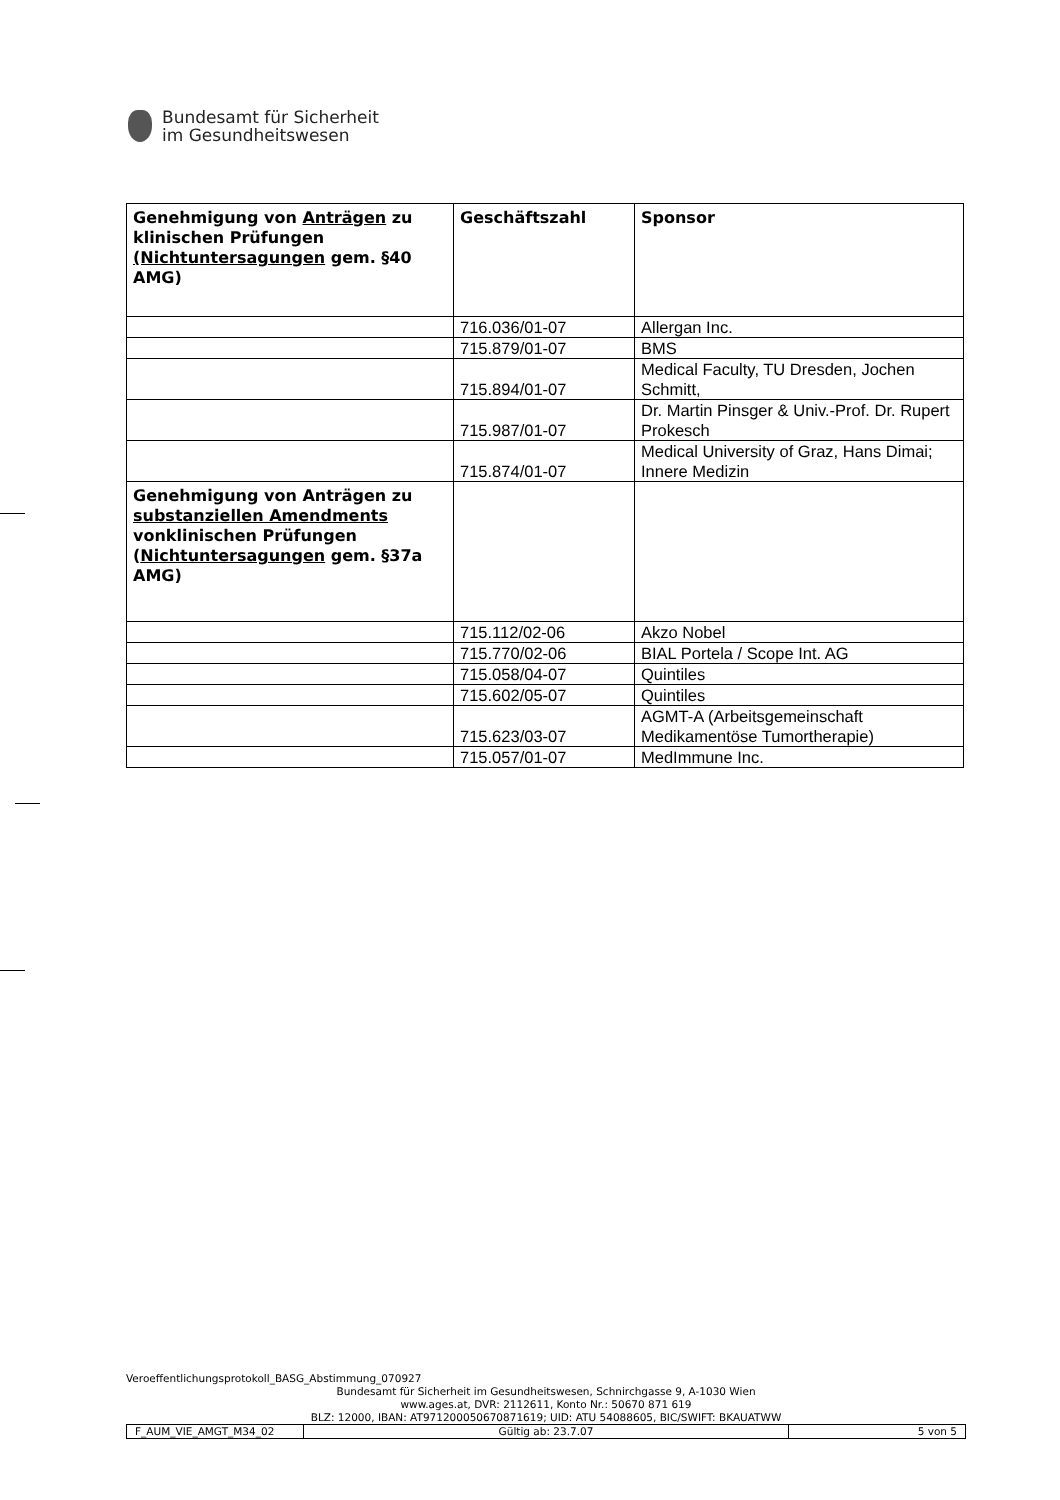Bundesamt für Sicherheit
im Gesundheitswesen
| Genehmigung von Anträgen zu klinischen Prüfungen (Nichtuntersagungen gem. §40 AMG) | Geschäftszahl | Sponsor |
| | 716.036/01-07 | Allergan Inc. |
| | 715.879/01-07 | BMS |
| | 715.894/01-07 | Medical Faculty, TU Dresden, Jochen Schmitt, |
| | 715.987/01-07 | Dr. Martin Pinsger & Univ.-Prof. Dr. Rupert Prokesch |
| | 715.874/01-07 | Medical University of Graz, Hans Dimai; Innere Medizin |
| Genehmigung von Anträgen zu substanziellen Amendments vonklinischen Prüfungen ( Nichtuntersagungen gem. §37a AMG) | | |
| | 715.112/02-06 | Akzo Nobel |
| | 715.770/02-06 | BIAL Portela / Scope Int. AG |
| | 715.058/04-07 | Quintiles |
| | 715.602/05-07 | Quintiles |
| | 715.623/03-07 | AGMT-A (Arbeitsgemeinschaft Medikamentöse Tumortherapie) |
| | 715.057/01-07 | MedImmune Inc. |
Veroeffentlichungsprotokoll_BASG_Abstimmung_070927
Bundesamt für Sicherheit im Gesundheitswesen, Schnirchgasse 9, A-1030 Wien
www.ages.at, DVR: 2112611, Konto Nr.: 50670 871 619
BLZ: 12000, IBAN: AT971200050670871619; UID: ATU 54088605, BIC/SWIFT: BKAUATWW
| F_AUM_VIE_AMGT_M34_02 | Gültig ab: 23.7.07 | 5 von 5 |